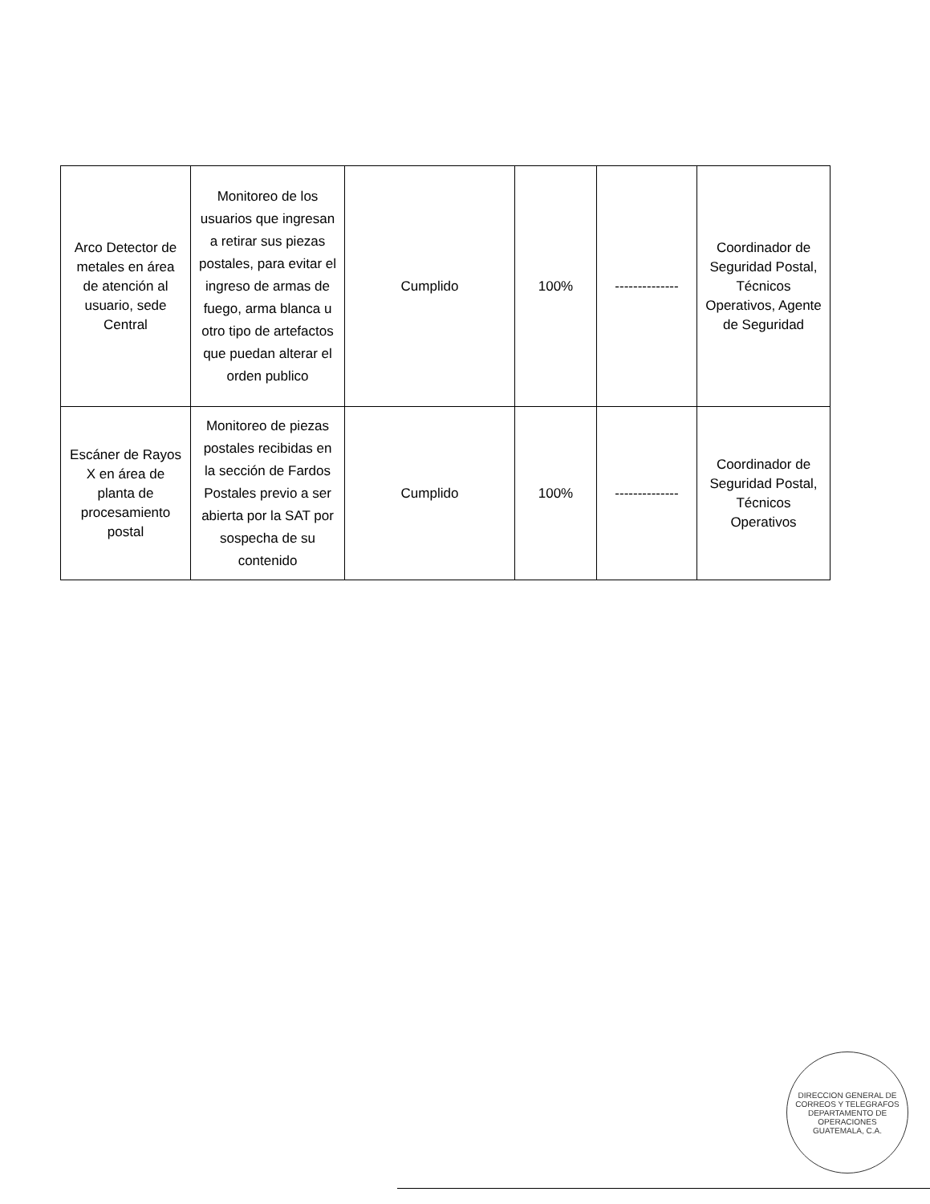| Arco Detector de metales en área de atención al usuario, sede Central | Monitoreo de los usuarios que ingresan a retirar sus piezas postales, para evitar el ingreso de armas de fuego, arma blanca u otro tipo de artefactos que puedan alterar el orden publico | Cumplido | 100% | -------------- | Coordinador de Seguridad Postal, Técnicos Operativos, Agente de Seguridad |
| Escáner de Rayos X en área de planta de procesamiento postal | Monitoreo de piezas postales recibidas en la sección de Fardos Postales previo a ser abierta por la SAT por sospecha de su contenido | Cumplido | 100% | -------------- | Coordinador de Seguridad Postal, Técnicos Operativos |
DIRECCION GENERAL DE CORREOS Y TELEGRAFOS
DEPARTAMENTO DE OPERACIONES
GUATEMALA, C.A.